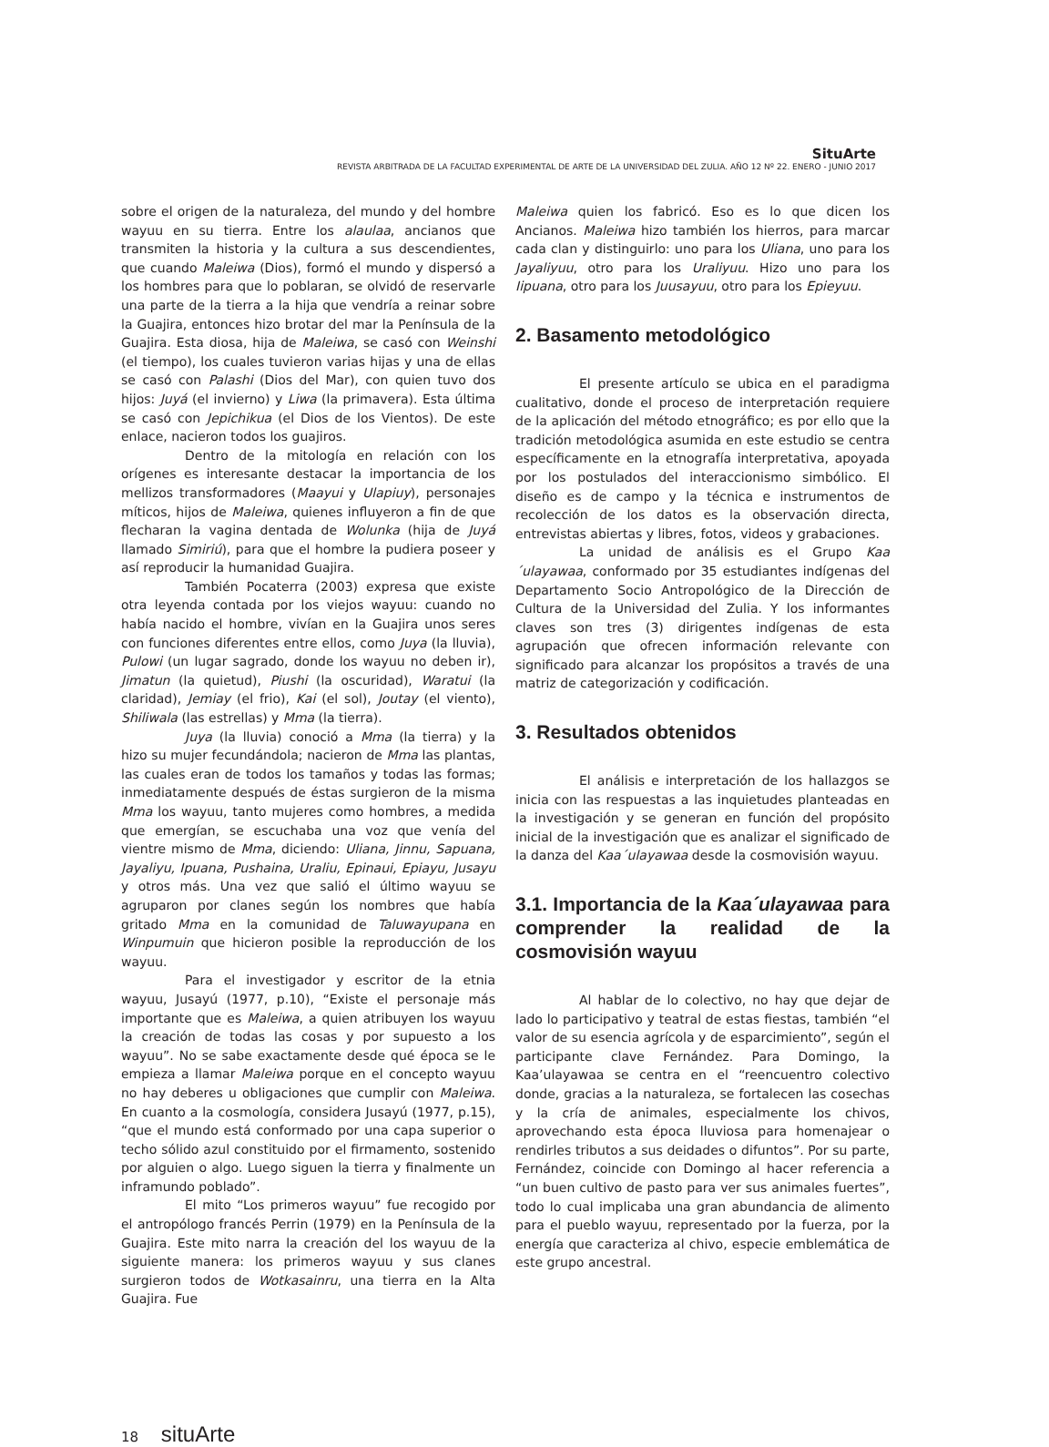SituArte
REVISTA ARBITRADA DE LA FACULTAD EXPERIMENTAL DE ARTE DE LA UNIVERSIDAD DEL ZULIA. AÑO 12 Nº 22. ENERO - JUNIO 2017
sobre el origen de la naturaleza, del mundo y del hombre wayuu en su tierra. Entre los alaulaa, ancianos que transmiten la historia y la cultura a sus descendientes, que cuando Maleiwa (Dios), formó el mundo y dispersó a los hombres para que lo poblaran, se olvidó de reservarle una parte de la tierra a la hija que vendría a reinar sobre la Guajira, entonces hizo brotar del mar la Península de la Guajira. Esta diosa, hija de Maleiwa, se casó con Weinshi (el tiempo), los cuales tuvieron varias hijas y una de ellas se casó con Palashi (Dios del Mar), con quien tuvo dos hijos: Juyá (el invierno) y Liwa (la primavera). Esta última se casó con Jepichikua (el Dios de los Vientos). De este enlace, nacieron todos los guajiros.
Dentro de la mitología en relación con los orígenes es interesante destacar la importancia de los mellizos transformadores (Maayui y Ulapiuy), personajes míticos, hijos de Maleiwa, quienes influyeron a fin de que flecharan la vagina dentada de Wolunka (hija de Juyá llamado Simiriú), para que el hombre la pudiera poseer y así reproducir la humanidad Guajira.
También Pocaterra (2003) expresa que existe otra leyenda contada por los viejos wayuu: cuando no había nacido el hombre, vivían en la Guajira unos seres con funciones diferentes entre ellos, como Juya (la lluvia), Pulowi (un lugar sagrado, donde los wayuu no deben ir), Jimatun (la quietud), Piushi (la oscuridad), Waratui (la claridad), Jemiay (el frio), Kai (el sol), Joutay (el viento), Shiliwala (las estrellas) y Mma (la tierra).
Juya (la lluvia) conoció a Mma (la tierra) y la hizo su mujer fecundándola; nacieron de Mma las plantas, las cuales eran de todos los tamaños y todas las formas; inmediatamente después de éstas surgieron de la misma Mma los wayuu, tanto mujeres como hombres, a medida que emergían, se escuchaba una voz que venía del vientre mismo de Mma, diciendo: Uliana, Jinnu, Sapuana, Jayaliyu, Ipuana, Pushaina, Uraliu, Epinaui, Epiayu, Jusayu y otros más. Una vez que salió el último wayuu se agruparon por clanes según los nombres que había gritado Mma en la comunidad de Taluwayupana en Winpumuin que hicieron posible la reproducción de los wayuu.
Para el investigador y escritor de la etnia wayuu, Jusayú (1977, p.10), “Existe el personaje más importante que es Maleiwa, a quien atribuyen los wayuu la creación de todas las cosas y por supuesto a los wayuu”. No se sabe exactamente desde qué época se le empieza a llamar Maleiwa porque en el concepto wayuu no hay deberes u obligaciones que cumplir con Maleiwa. En cuanto a la cosmología, considera Jusayú (1977, p.15), “que el mundo está conformado por una capa superior o techo sólido azul constituido por el firmamento, sostenido por alguien o algo. Luego siguen la tierra y finalmente un inframundo poblado”.
El mito “Los primeros wayuu” fue recogido por el antropólogo francés Perrin (1979) en la Península de la Guajira. Este mito narra la creación del los wayuu de la siguiente manera: los primeros wayuu y sus clanes surgieron todos de Wotkasainru, una tierra en la Alta Guajira. Fue
Maleiwa quien los fabricó. Eso es lo que dicen los Ancianos. Maleiwa hizo también los hierros, para marcar cada clan y distinguirlo: uno para los Uliana, uno para los Jayaliyuu, otro para los Uraliyuu. Hizo uno para los Iipuana, otro para los Juusayuu, otro para los Epieyuu.
2. Basamento metodológico
El presente artículo se ubica en el paradigma cualitativo, donde el proceso de interpretación requiere de la aplicación del método etnográfico; es por ello que la tradición metodológica asumida en este estudio se centra específicamente en la etnografía interpretativa, apoyada por los postulados del interaccionismo simbólico. El diseño es de campo y la técnica e instrumentos de recolección de los datos es la observación directa, entrevistas abiertas y libres, fotos, videos y grabaciones.
La unidad de análisis es el Grupo Kaa´ulayawaa, conformado por 35 estudiantes indígenas del Departamento Socio Antropológico de la Dirección de Cultura de la Universidad del Zulia. Y los informantes claves son tres (3) dirigentes indígenas de esta agrupación que ofrecen información relevante con significado para alcanzar los propósitos a través de una matriz de categorización y codificación.
3. Resultados obtenidos
El análisis e interpretación de los hallazgos se inicia con las respuestas a las inquietudes planteadas en la investigación y se generan en función del propósito inicial de la investigación que es analizar el significado de la danza del Kaa´ulayawaa desde la cosmovisión wayuu.
3.1. Importancia de la Kaa´ulayawaa para comprender la realidad de la cosmovisión wayuu
Al hablar de lo colectivo, no hay que dejar de lado lo participativo y teatral de estas fiestas, también “el valor de su esencia agrícola y de esparcimiento”, según el participante clave Fernández. Para Domingo, la Kaa’ulayawaa se centra en el “reencuentro colectivo donde, gracias a la naturaleza, se fortalecen las cosechas y la cría de animales, especialmente los chivos, aprovechando esta época lluviosa para homenajear o rendirles tributos a sus deidades o difuntos”. Por su parte, Fernández, coincide con Domingo al hacer referencia a “un buen cultivo de pasto para ver sus animales fuertes”, todo lo cual implicaba una gran abundancia de alimento para el pueblo wayuu, representado por la fuerza, por la energía que caracteriza al chivo, especie emblemática de este grupo ancestral.
18 situArte